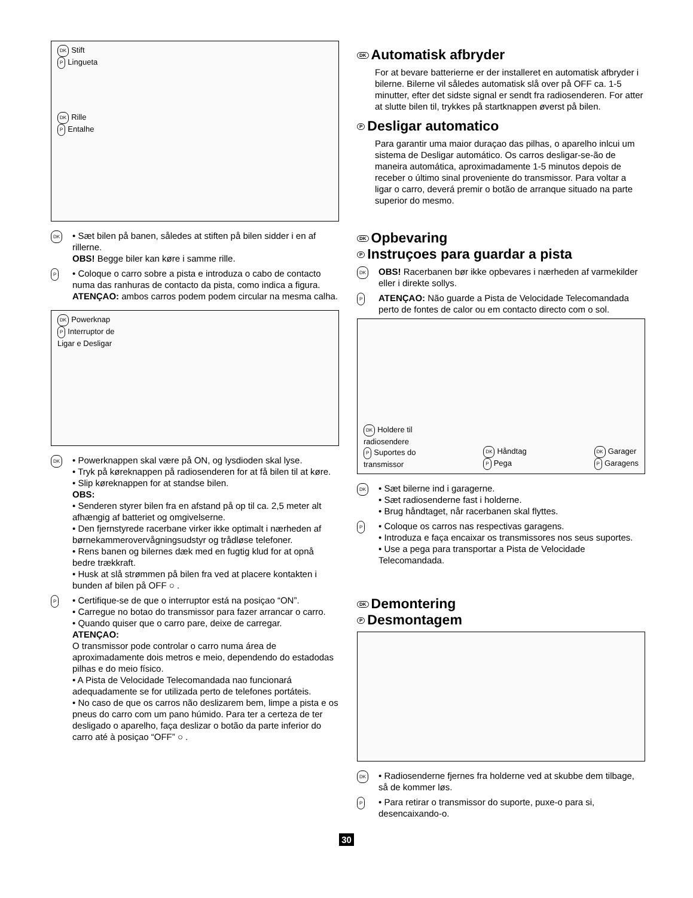DK Stift
P Lingueta
DK Rille
P Entalhe
DK
• Sæt bilen på banen, således at stiften på bilen sidder i en af rillerne.
OBS! Begge biler kan køre i samme rille.
P
• Coloque o carro sobre a pista e introduza o cabo de contacto numa das ranhuras de contacto da pista, como indica a figura.
ATENÇAO: ambos carros podem podem circular na mesma calha.
DK Powerknap
P Interruptor de
Ligar e Desligar
DK
• Powerknappen skal være på ON, og lysdioden skal lyse.
• Tryk på køreknappen på radiosenderen for at få bilen til at køre.
• Slip køreknappen for at standse bilen.
OBS:
• Senderen styrer bilen fra en afstand på op til ca. 2,5 meter alt afhængig af batteriet og omgivelserne.
• Den fjernstyrede racerbane virker ikke optimalt i nærheden af børnekammerovervågningsudstyr og trådløse telefoner.
• Rens banen og bilernes dæk med en fugtig klud for at opnå bedre trækkraft.
• Husk at slå strømmen på bilen fra ved at placere kontakten i bunden af bilen på OFF ○ .
P
• Certifique-se de que o interruptor está na posiçao “ON”.
• Carregue no botao do transmissor para fazer arrancar o carro.
• Quando quiser que o carro pare, deixe de carregar.
ATENÇAO:
O transmissor pode controlar o carro numa área de aproximadamente dois metros e meio, dependendo do estadodas pilhas e do meio físico.
• A Pista de Velocidade Telecomandada nao funcionará adequadamente se for utilizada perto de telefones portáteis.
• No caso de que os carros não deslizarem bem, limpe a pista e os pneus do carro com um pano húmido. Para ter a certeza de ter desligado o aparelho, faça deslizar o botão da parte inferior do carro até à posiçao “OFF” ○ .
DK Automatisk afbryder
For at bevare batterierne er der installeret en automatisk afbryder i bilerne. Bilerne vil således automatisk slå over på OFF ca. 1-5 minutter, efter det sidste signal er sendt fra radiosenderen. For atter at slutte bilen til, trykkes på startknappen øverst på bilen.
P Desligar automatico
Para garantir uma maior duraçao das pilhas, o aparelho inlcui um sistema de Desligar automático. Os carros desligar-se-ão de maneira automática, aproximadamente 1-5 minutos depois de receber o último sinal proveniente do transmissor. Para voltar a ligar o carro, deverá premir o botão de arranque situado na parte superior do mesmo.
DK Opbevaring
P Instruçoes para guardar a pista
DK
OBS! Racerbanen bør ikke opbevares i nærheden af varmekilder eller i direkte sollys.
P
ATENÇAO: Não guarde a Pista de Velocidade Telecomandada perto de fontes de calor ou em contacto directo com o sol.
DK Holdere til
radiosendere
P Suportes do
transmissor
DK Håndtag
P Pega
DK Garager
P Garagens
DK
• Sæt bilerne ind i garagerne.
• Sæt radiosenderne fast i holderne.
• Brug håndtaget, når racerbanen skal flyttes.
P
• Coloque os carros nas respectivas garagens.
• Introduza e faça encaixar os transmissores nos seus suportes.
• Use a pega para transportar a Pista de Velocidade Telecomandada.
DK Demontering
P Desmontagem
DK
• Radiosenderne fjernes fra holderne ved at skubbe dem tilbage, så de kommer løs.
P
• Para retirar o transmissor do suporte, puxe-o para si, desencaixando-o.
30